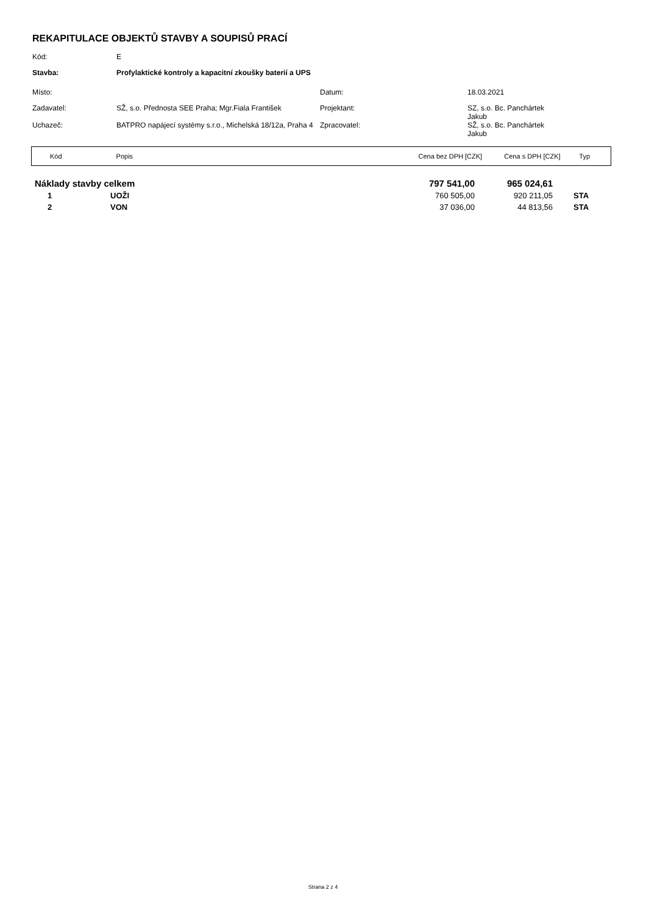REKAPITULACE OBJEKTŮ STAVBY A SOUPISŮ PRACÍ
| Kód: | E | | |
| Stavba: | Profylaktické kontroly a kapacitní zkoušky baterií a UPS | | |
| Místo: | | Datum: | 18.03.2021 |
| Zadavatel: | SŽ, s.o. Přednosta SEE Praha; Mgr.Fiala František | Projektant: | SZ, s.o. Bc. Panchártek Jakub |
| Uchazeč: | BATPRO napájecí systémy s.r.o., Michelská 18/12a, Praha 4 | Zpracovatel: | SŽ, s.o. Bc. Panchártek Jakub |
| Kód | Popis | Cena bez DPH [CZK] | Cena s DPH [CZK] | Typ |
| Náklady stavby celkem | | 797 541,00 | 965 024,61 | |
| 1 | UOŽI | 760 505,00 | 920 211,05 | STA |
| 2 | VON | 37 036,00 | 44 813,56 | STA |
Strana 2 z 4